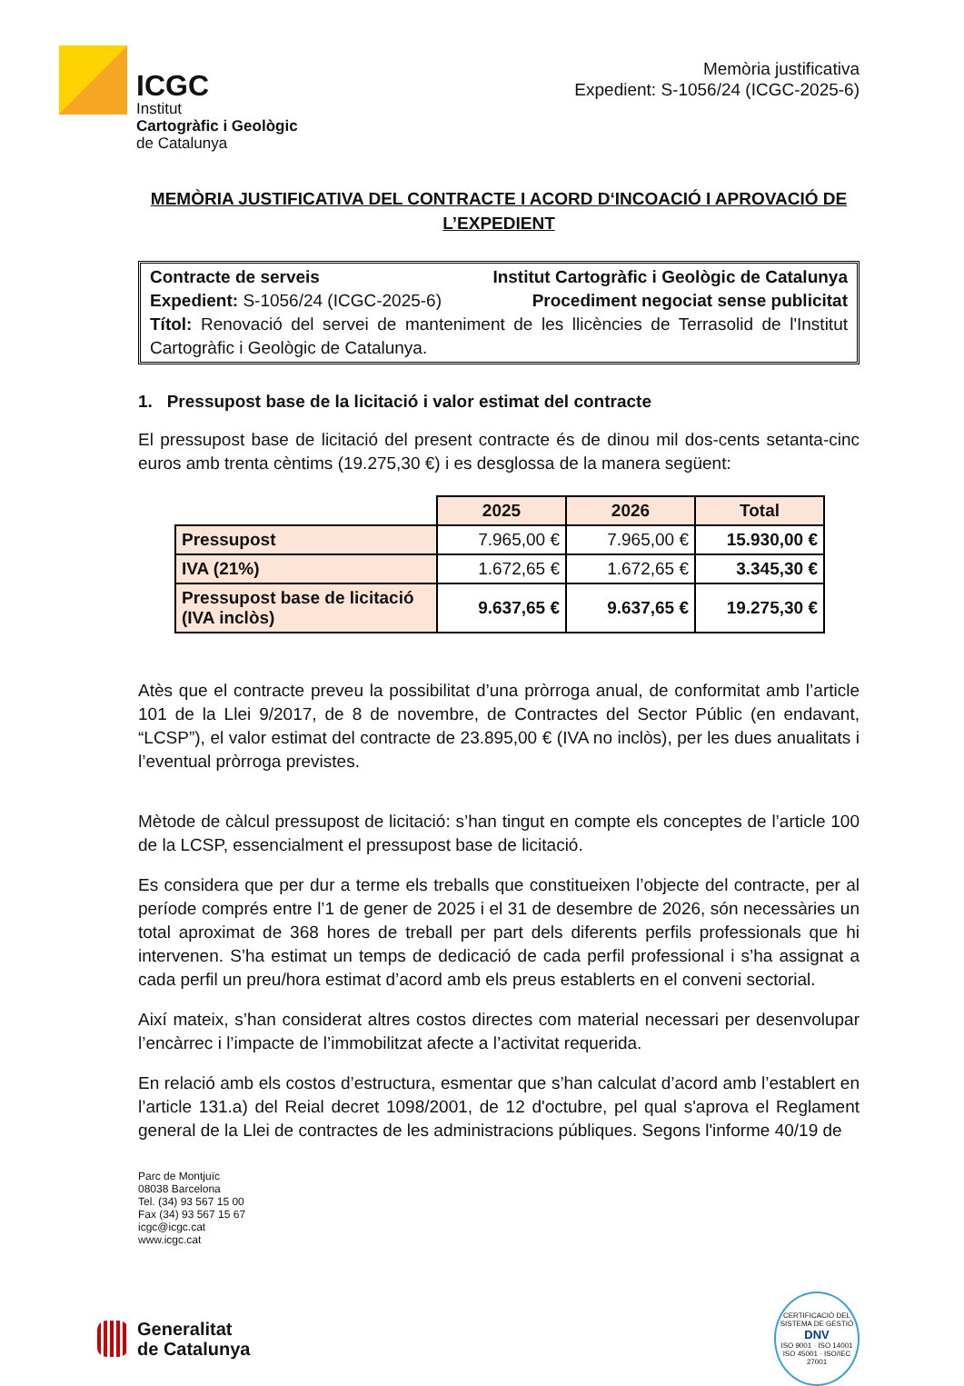ICGC
Institut
Cartogràfic i Geològic
de Catalunya
Memòria justificativa
Expedient: S-1056/24 (ICGC-2025-6)
MEMÒRIA JUSTIFICATIVA DEL CONTRACTE I ACORD D‘INCOACIÓ I APROVACIÓ DE L’EXPEDIENT
Contracte de serveis Institut Cartogràfic i Geològic de Catalunya
Expedient: S-1056/24 (ICGC-2025-6) Procediment negociat sense publicitat
Títol: Renovació del servei de manteniment de les llicències de Terrasolid de l'Institut Cartogràfic i Geològic de Catalunya.
1. Pressupost base de la licitació i valor estimat del contracte
El pressupost base de licitació del present contracte és de dinou mil dos-cents setanta-cinc euros amb trenta cèntims (19.275,30 €) i es desglossa de la manera següent:
| | 2025 | 2026 | Total |
| --- | --- | --- | --- |
| Pressupost | 7.965,00 € | 7.965,00 € | 15.930,00 € |
| IVA (21%) | 1.672,65 € | 1.672,65 € | 3.345,30 € |
| Pressupost base de licitació (IVA inclòs) | 9.637,65 € | 9.637,65 € | 19.275,30 € |
Atès que el contracte preveu la possibilitat d’una pròrroga anual, de conformitat amb l’article 101 de la Llei 9/2017, de 8 de novembre, de Contractes del Sector Públic (en endavant, “LCSP”), el valor estimat del contracte de 23.895,00 € (IVA no inclòs), per les dues anualitats i l’eventual pròrroga previstes.
Mètode de càlcul pressupost de licitació: s’han tingut en compte els conceptes de l’article 100 de la LCSP, essencialment el pressupost base de licitació.
Es considera que per dur a terme els treballs que constitueixen l’objecte del contracte, per al període comprés entre l’1 de gener de 2025 i el 31 de desembre de 2026, són necessàries un total aproximat de 368 hores de treball per part dels diferents perfils professionals que hi intervenen. S’ha estimat un temps de dedicació de cada perfil professional i s’ha assignat a cada perfil un preu/hora estimat d’acord amb els preus establerts en el conveni sectorial.
Així mateix, s’han considerat altres costos directes com material necessari per desenvolupar l’encàrrec i l’impacte de l’immobilitzat afecte a l’activitat requerida.
En relació amb els costos d’estructura, esmentar que s’han calculat d’acord amb l’establert en l’article 131.a) del Reial decret 1098/2001, de 12 d'octubre, pel qual s'aprova el Reglament general de la Llei de contractes de les administracions públiques. Segons l'informe 40/19 de
Parc de Montjuïc
08038 Barcelona
Tel. (34) 93 567 15 00
Fax (34) 93 567 15 67
icgc@icgc.cat
www.icgc.cat
Generalitat
de Catalunya
CERTIFICACIÓ DEL SISTEMA DE GESTIÓ
DNV
ISO 9001 · ISO 14001
ISO 45001 · ISO/IEC 27001